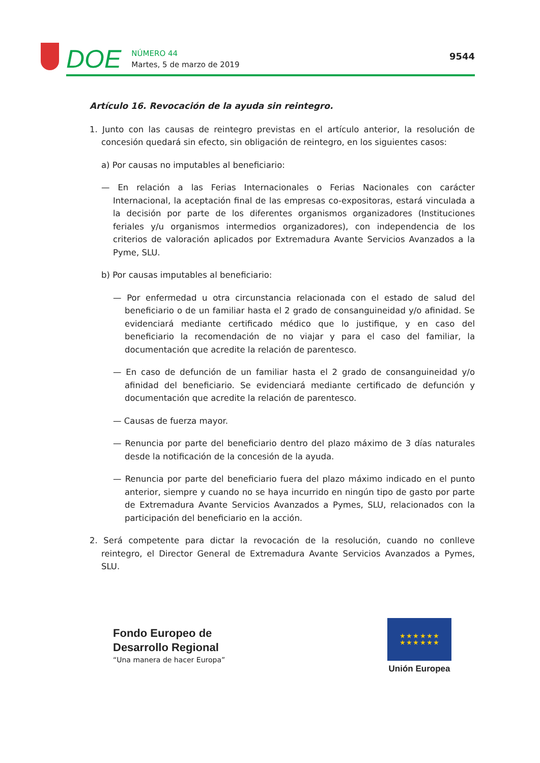DOE
NÚMERO 44
Martes, 5 de marzo de 2019
9544
Artículo 16. Revocación de la ayuda sin reintegro.
1. Junto con las causas de reintegro previstas en el artículo anterior, la resolución de concesión quedará sin efecto, sin obligación de reintegro, en los siguientes casos:
a) Por causas no imputables al beneficiario:
— En relación a las Ferias Internacionales o Ferias Nacionales con carácter Internacional, la aceptación final de las empresas co-expositoras, estará vinculada a la decisión por parte de los diferentes organismos organizadores (Instituciones feriales y/u organismos intermedios organizadores), con independencia de los criterios de valoración aplicados por Extremadura Avante Servicios Avanzados a la Pyme, SLU.
b) Por causas imputables al beneficiario:
— Por enfermedad u otra circunstancia relacionada con el estado de salud del beneficiario o de un familiar hasta el 2 grado de consanguineidad y/o afinidad. Se evidenciará mediante certificado médico que lo justifique, y en caso del beneficiario la recomendación de no viajar y para el caso del familiar, la documentación que acredite la relación de parentesco.
— En caso de defunción de un familiar hasta el 2 grado de consanguineidad y/o afinidad del beneficiario. Se evidenciará mediante certificado de defunción y documentación que acredite la relación de parentesco.
— Causas de fuerza mayor.
— Renuncia por parte del beneficiario dentro del plazo máximo de 3 días naturales desde la notificación de la concesión de la ayuda.
— Renuncia por parte del beneficiario fuera del plazo máximo indicado en el punto anterior, siempre y cuando no se haya incurrido en ningún tipo de gasto por parte de Extremadura Avante Servicios Avanzados a Pymes, SLU, relacionados con la participación del beneficiario en la acción.
2. Será competente para dictar la revocación de la resolución, cuando no conlleve reintegro, el Director General de Extremadura Avante Servicios Avanzados a Pymes, SLU.
Fondo Europeo de
Desarrollo Regional
“Una manera de hacer Europa”
★ ★ ★ ★ ★ ★
★ ★ ★ ★ ★ ★
Unión Europea